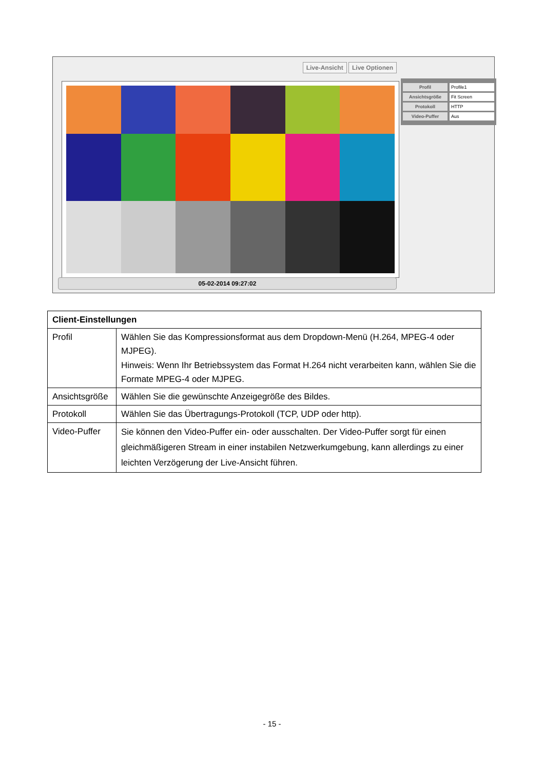Live-Ansicht Live Optionen
05-02-2014 09:27:02
Profil Profile1
Ansichtsgröße Fit Screen
Protokoll HTTP
Video-Puffer Aus
| Client-Einstellungen | |
| --- | --- |
| Profil | Wählen Sie das Kompressionsformat aus dem Dropdown-Menü (H.264, MPEG-4 oder MJPEG). Hinweis: Wenn Ihr Betriebssystem das Format H.264 nicht verarbeiten kann, wählen Sie die Formate MPEG-4 oder MJPEG. |
| Ansichtsgröße | Wählen Sie die gewünschte Anzeigegröße des Bildes. |
| Protokoll | Wählen Sie das Übertragungs-Protokoll (TCP, UDP oder http). |
| Video-Puffer | Sie können den Video-Puffer ein- oder ausschalten. Der Video-Puffer sorgt für einen gleichmäßigeren Stream in einer instabilen Netzwerkumgebung, kann allerdings zu einer leichten Verzögerung der Live-Ansicht führen. |
- 15 -